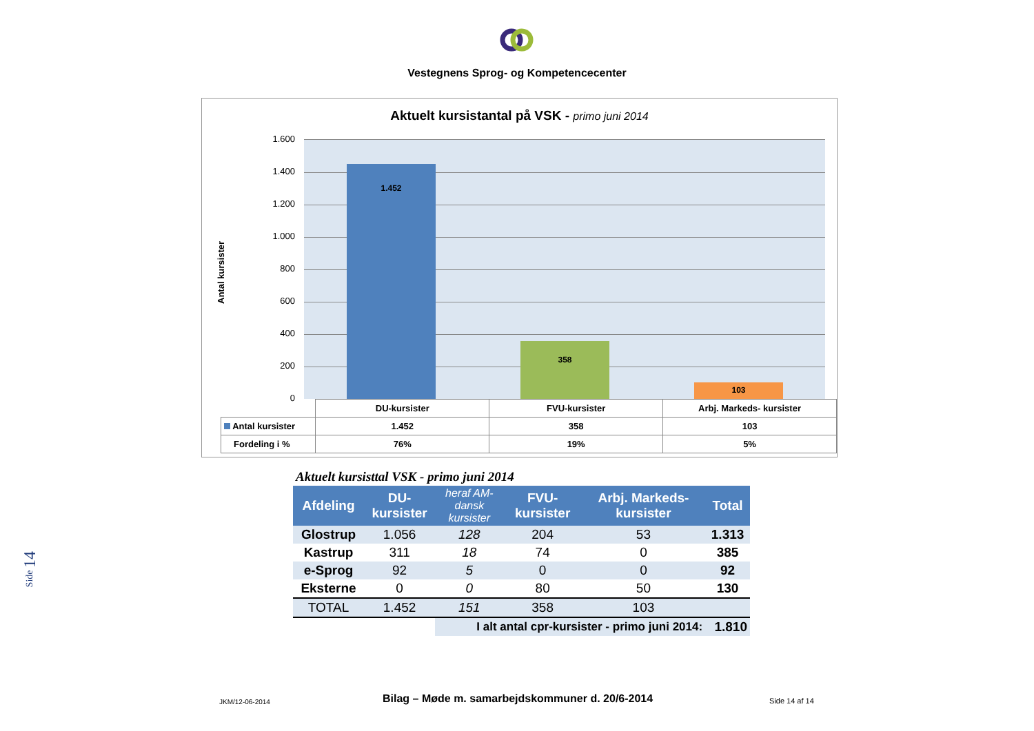Vestegnens Sprog- og Kompetencecenter
Side 14
Aktuelt kursistantal på VSK - primo juni 2014
Antal kursister
1.600
1.400
1.200
1.000
800
600
400
200
0
1.452 358 103
| | DU-kursister | FVU-kursister | Arbj. Markeds- kursister |
| Antal kursister | 1.452 | 358 | 103 |
| Fordeling i % | 76% | 19% | 5% |
| Aktuelt kursisttal VSK - primo juni 2014 | | | | | |
| Afdeling | DU- kursister | heraf AM- dansk kursister | FVU- kursister | Arbj. Markeds- kursister | Total |
| Glostrup | 1.056 | 128 | 204 | 53 | 1.313 |
| Kastrup | 311 | 18 | 74 | 0 | 385 |
| e-Sprog | 92 | 5 | 0 | 0 | 92 |
| Eksterne | 0 | 0 | 80 | 50 | 130 |
| TOTAL | 1.452 | 151 | 358 | 103 | |
| | | I alt antal cpr-kursister - primo juni 2014: | | | 1.810 |
JKM/12-06-2014 Bilag – Møde m. samarbejdskommuner d. 20/6-2014 Side 14 af 14